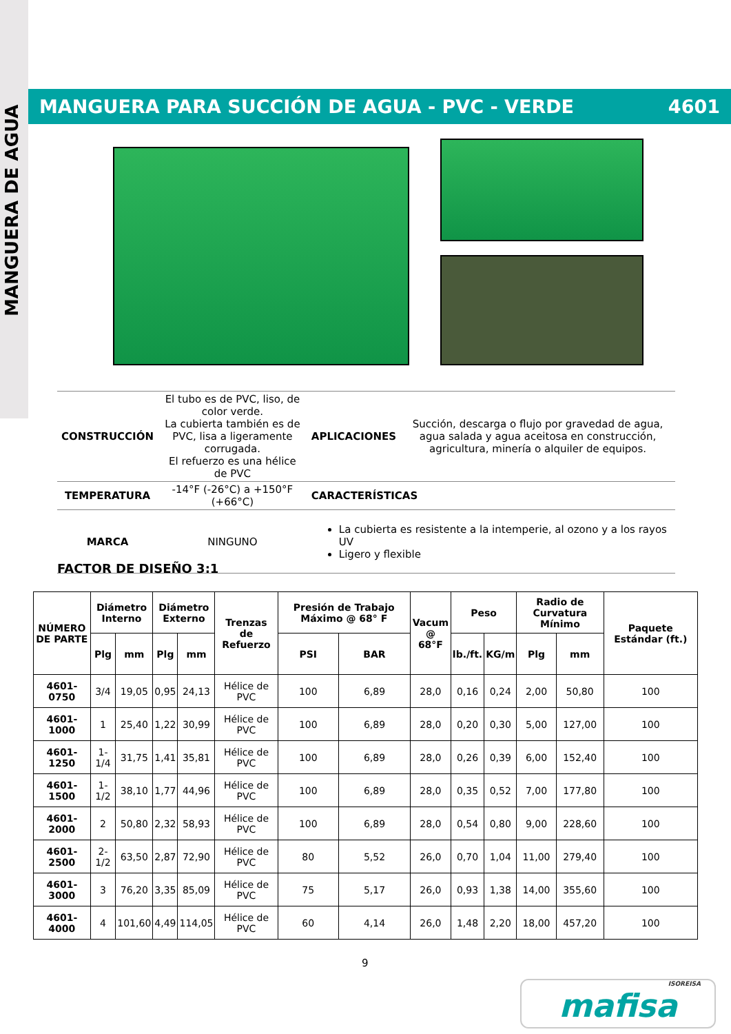MANGUERA DE AGUA
MANGUERA PARA SUCCIÓN DE AGUA - PVC - VERDE 4601
| CONSTRUCCIÓN | El tubo es de PVC, liso, de color verde. La cubierta también es de PVC, lisa a ligeramente corrugada. El refuerzo es una hélice de PVC | APLICACIONES | Succión, descarga o flujo por gravedad de agua, agua salada y agua aceitosa en construcción, agricultura, minería o alquiler de equipos. |
| TEMPERATURA | -14°F (-26°C) a +150°F (+66°C) | CARACTERÍSTICAS | |
| MARCA | NINGUNO | La cubierta es resistente a la intemperie, al ozono y a los rayos UV Ligero y flexible | |
FACTOR DE DISEÑO 3:1
| NÚMERO DE PARTE | Diámetro Interno | | Diámetro Externo | | Trenzas de Refuerzo | Presión de Trabajo Máximo @ 68° F | | Vacum @ 68°F | Peso | | Radio de Curvatura Mínimo | | Paquete Estándar (ft.) |
| --- | --- | --- | --- | --- | --- | --- | --- | --- | --- | --- | --- | --- | --- |
| | Plg | mm | Plg | mm | | PSI | BAR | | lb./ft. | KG/m | Plg | mm | |
| 4601-0750 | 3/4 | 19,05 | 0,95 | 24,13 | Hélice de PVC | 100 | 6,89 | 28,0 | 0,16 | 0,24 | 2,00 | 50,80 | 100 |
| 4601-1000 | 1 | 25,40 | 1,22 | 30,99 | Hélice de PVC | 100 | 6,89 | 28,0 | 0,20 | 0,30 | 5,00 | 127,00 | 100 |
| 4601-1250 | 1-1/4 | 31,75 | 1,41 | 35,81 | Hélice de PVC | 100 | 6,89 | 28,0 | 0,26 | 0,39 | 6,00 | 152,40 | 100 |
| 4601-1500 | 1-1/2 | 38,10 | 1,77 | 44,96 | Hélice de PVC | 100 | 6,89 | 28,0 | 0,35 | 0,52 | 7,00 | 177,80 | 100 |
| 4601-2000 | 2 | 50,80 | 2,32 | 58,93 | Hélice de PVC | 100 | 6,89 | 28,0 | 0,54 | 0,80 | 9,00 | 228,60 | 100 |
| 4601-2500 | 2-1/2 | 63,50 | 2,87 | 72,90 | Hélice de PVC | 80 | 5,52 | 26,0 | 0,70 | 1,04 | 11,00 | 279,40 | 100 |
| 4601-3000 | 3 | 76,20 | 3,35 | 85,09 | Hélice de PVC | 75 | 5,17 | 26,0 | 0,93 | 1,38 | 14,00 | 355,60 | 100 |
| 4601-4000 | 4 | 101,60 | 4,49 | 114,05 | Hélice de PVC | 60 | 4,14 | 26,0 | 1,48 | 2,20 | 18,00 | 457,20 | 100 |
9
ISOREISA
mafisa